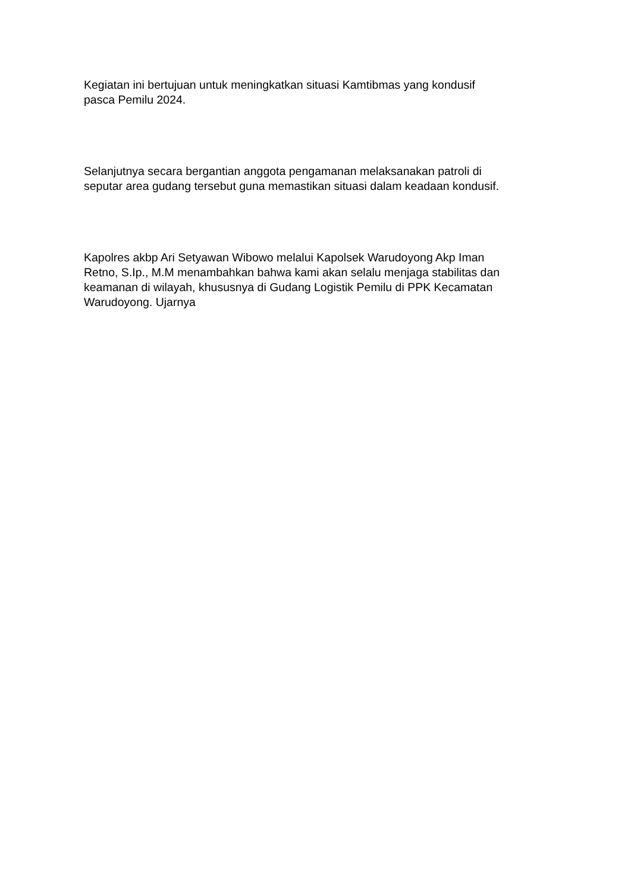Kegiatan ini bertujuan untuk meningkatkan situasi Kamtibmas yang kondusif
pasca Pemilu 2024.
Selanjutnya secara bergantian anggota pengamanan melaksanakan patroli di
seputar area gudang tersebut guna memastikan situasi dalam keadaan kondusif.
Kapolres akbp Ari Setyawan Wibowo melalui Kapolsek Warudoyong Akp Iman
Retno, S.Ip., M.M menambahkan bahwa kami akan selalu menjaga stabilitas dan
keamanan di wilayah, khususnya di Gudang Logistik Pemilu di PPK Kecamatan
Warudoyong. Ujarnya